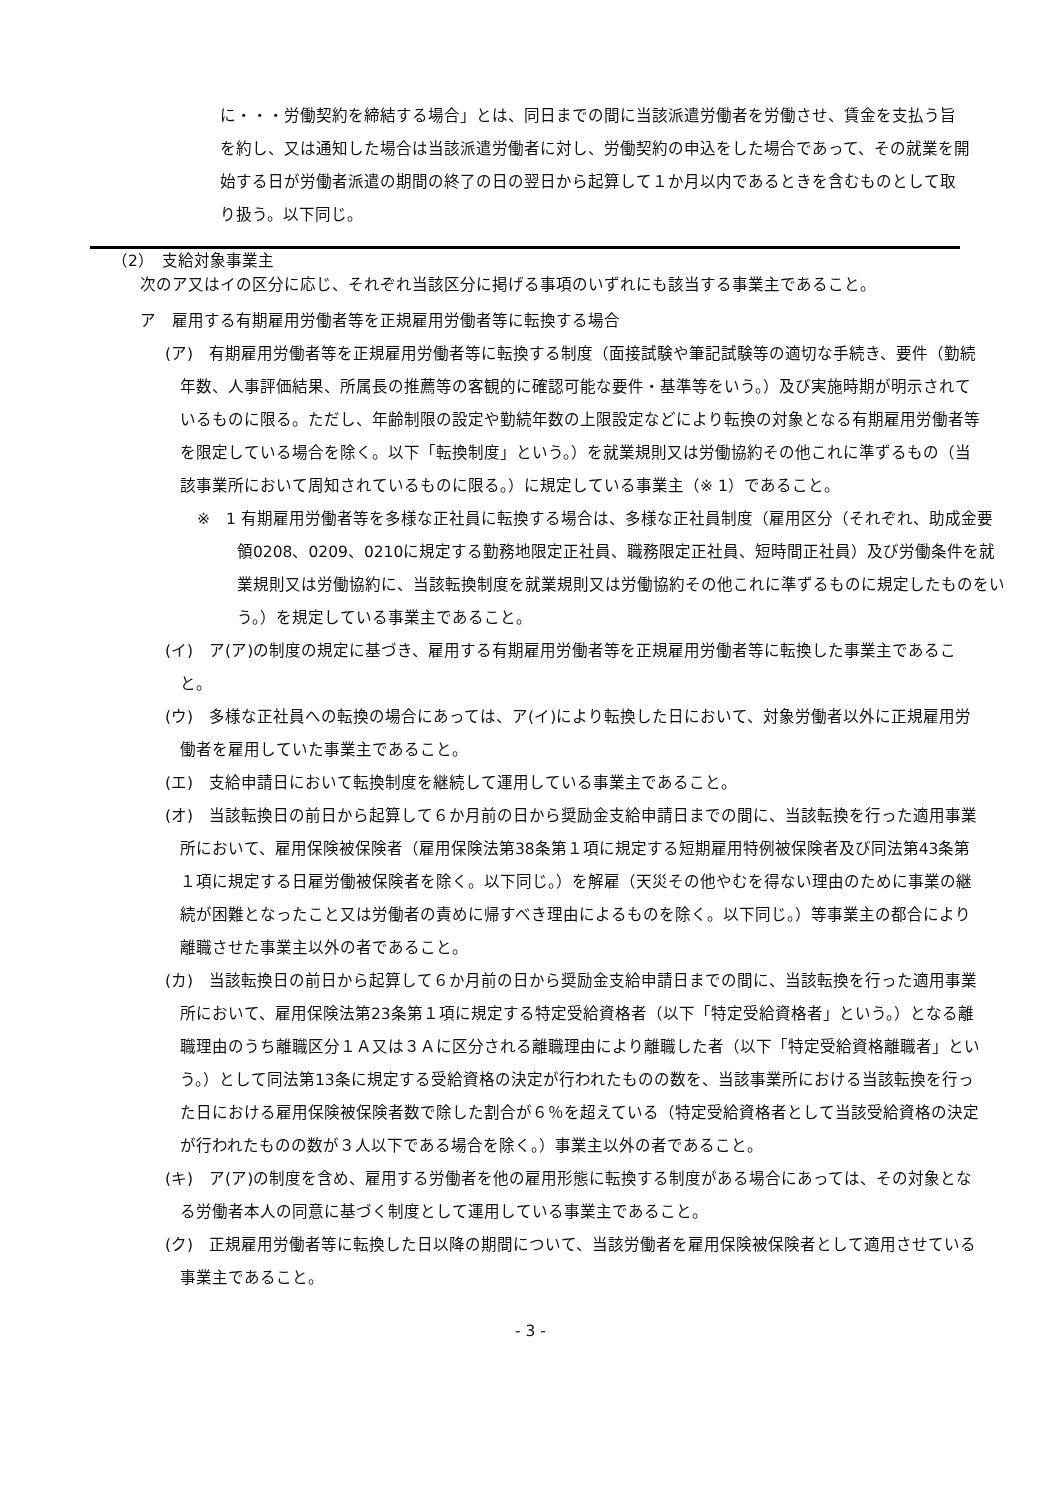に・・・労働契約を締結する場合」とは、同日までの間に当該派遣労働者を労働させ、賃金を支払う旨を約し、又は通知した場合は当該派遣労働者に対し、労働契約の申込をした場合であって、その就業を開始する日が労働者派遣の期間の終了の日の翌日から起算して１か月以内であるときを含むものとして取り扱う。以下同じ。
（2）　支給対象事業主
次のア又はイの区分に応じ、それぞれ当該区分に掲げる事項のいずれにも該当する事業主であること。
ア　雇用する有期雇用労働者等を正規雇用労働者等に転換する場合
(ア)　有期雇用労働者等を正規雇用労働者等に転換する制度（面接試験や筆記試験等の適切な手続き、要件（勤続年数、人事評価結果、所属長の推薦等の客観的に確認可能な要件・基準等をいう。）及び実施時期が明示されているものに限る。ただし、年齢制限の設定や勤続年数の上限設定などにより転換の対象となる有期雇用労働者等を限定している場合を除く。以下「転換制度」という。）を就業規則又は労働協約その他これに準ずるもの（当該事業所において周知されているものに限る。）に規定している事業主（※ 1）であること。
※　1 有期雇用労働者等を多様な正社員に転換する場合は、多様な正社員制度（雇用区分（それぞれ、助成金要領0208、0209、0210に規定する勤務地限定正社員、職務限定正社員、短時間正社員）及び労働条件を就業規則又は労働協約に、当該転換制度を就業規則又は労働協約その他これに準ずるものに規定したものをいう。）を規定している事業主であること。
(イ)　ア(ア)の制度の規定に基づき、雇用する有期雇用労働者等を正規雇用労働者等に転換した事業主であること。
(ウ)　多様な正社員への転換の場合にあっては、ア(イ)により転換した日において、対象労働者以外に正規雇用労働者を雇用していた事業主であること。
(エ)　支給申請日において転換制度を継続して運用している事業主であること。
(オ)　当該転換日の前日から起算して６か月前の日から奨励金支給申請日までの間に、当該転換を行った適用事業所において、雇用保険被保険者（雇用保険法第38条第１項に規定する短期雇用特例被保険者及び同法第43条第１項に規定する日雇労働被保険者を除く。以下同じ。）を解雇（天災その他やむを得ない理由のために事業の継続が困難となったこと又は労働者の責めに帰すべき理由によるものを除く。以下同じ。）等事業主の都合により離職させた事業主以外の者であること。
(カ)　当該転換日の前日から起算して６か月前の日から奨励金支給申請日までの間に、当該転換を行った適用事業所において、雇用保険法第23条第１項に規定する特定受給資格者（以下「特定受給資格者」という。）となる離職理由のうち離職区分１Ａ又は３Ａに区分される離職理由により離職した者（以下「特定受給資格離職者」という。）として同法第13条に規定する受給資格の決定が行われたものの数を、当該事業所における当該転換を行った日における雇用保険被保険者数で除した割合が６％を超えている（特定受給資格者として当該受給資格の決定が行われたものの数が３人以下である場合を除く。）事業主以外の者であること。
(キ)　ア(ア)の制度を含め、雇用する労働者を他の雇用形態に転換する制度がある場合にあっては、その対象となる労働者本人の同意に基づく制度として運用している事業主であること。
(ク)　正規雇用労働者等に転換した日以降の期間について、当該労働者を雇用保険被保険者として適用させている事業主であること。
- 3 -